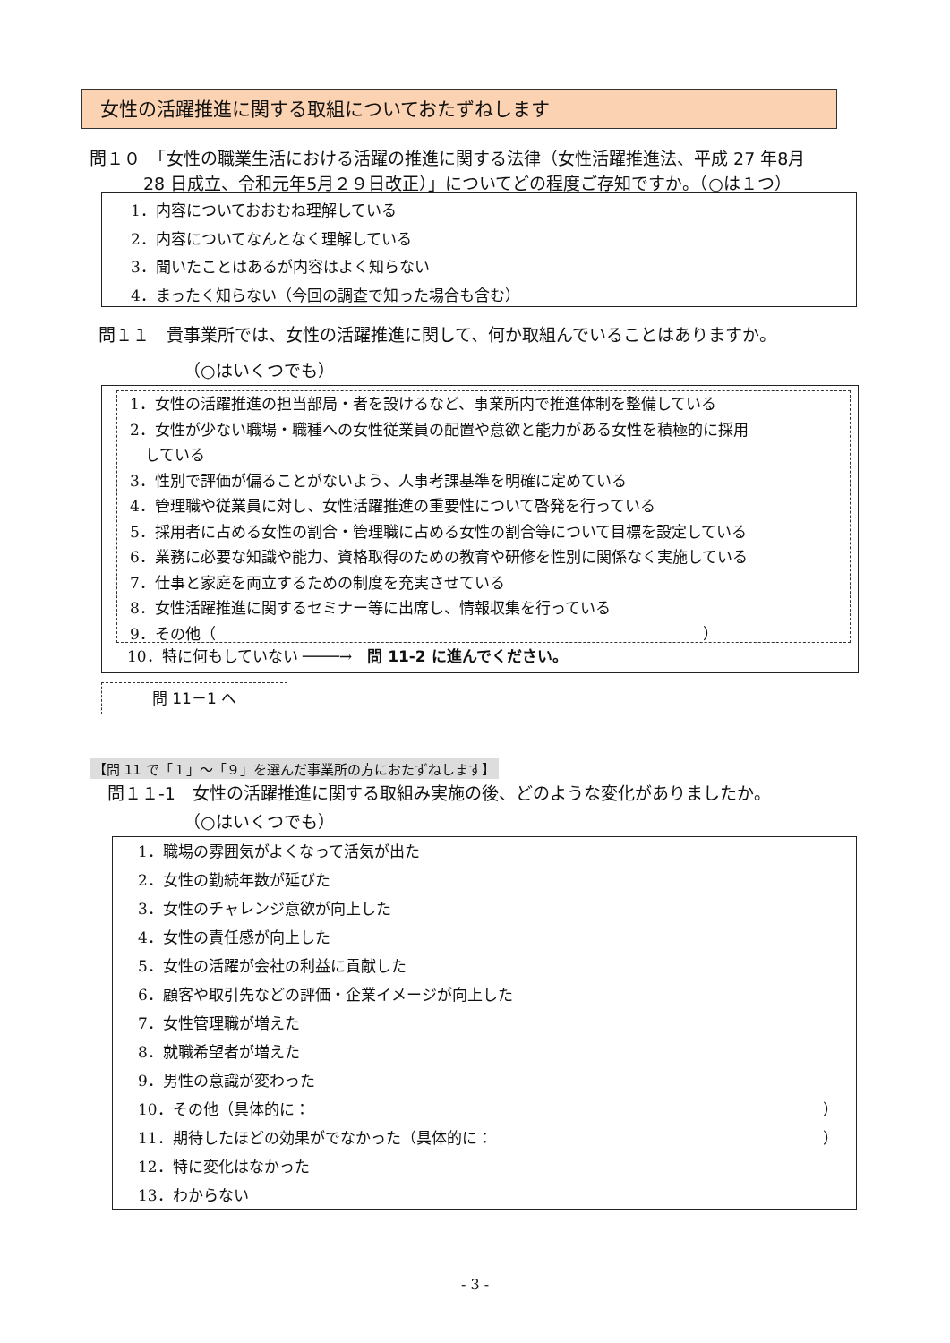女性の活躍推進に関する取組についておたずねします
問１０　「女性の職業生活における活躍の推進に関する法律（女性活躍推進法、平成 27 年8月
28 日成立、令和元年5月２９日改正）」についてどの程度ご存知ですか。（○は１つ）
1．内容についておおむね理解している
2．内容についてなんとなく理解している
3．聞いたことはあるが内容はよく知らない
4．まったく知らない（今回の調査で知った場合も含む）
問１１　貴事業所では、女性の活躍推進に関して、何か取組んでいることはありますか。
（○はいくつでも）
1．女性の活躍推進の担当部局・者を設けるなど、事業所内で推進体制を整備している
2．女性が少ない職場・職種への女性従業員の配置や意欲と能力がある女性を積極的に採用
　している
3．性別で評価が偏ることがないよう、人事考課基準を明確に定めている
4．管理職や従業員に対し、女性活躍推進の重要性について啓発を行っている
5．採用者に占める女性の割合・管理職に占める女性の割合等について目標を設定している
6．業務に必要な知識や能力、資格取得のための教育や研修を性別に関係なく実施している
7．仕事と家庭を両立するための制度を充実させている
8．女性活躍推進に関するセミナー等に出席し、情報収集を行っている
9．その他（　　　　　　　　　　　　　　　　　　　　　　　　　　　　　　　　）
10．特に何もしていない ────→　問 11-2 に進んでください。
問 11－1 へ
【問 11 で「１」～「９」を選んだ事業所の方におたずねします】
問１１-1　女性の活躍推進に関する取組み実施の後、どのような変化がありましたか。
（○はいくつでも）
1．職場の雰囲気がよくなって活気が出た
2．女性の勤続年数が延びた
3．女性のチャレンジ意欲が向上した
4．女性の責任感が向上した
5．女性の活躍が会社の利益に貢献した
6．顧客や取引先などの評価・企業イメージが向上した
7．女性管理職が増えた
8．就職希望者が増えた
9．男性の意識が変わった
10．その他（具体的に： ）
11．期待したほどの効果がでなかった（具体的に： ）
12．特に変化はなかった
13．わからない
- 3 -